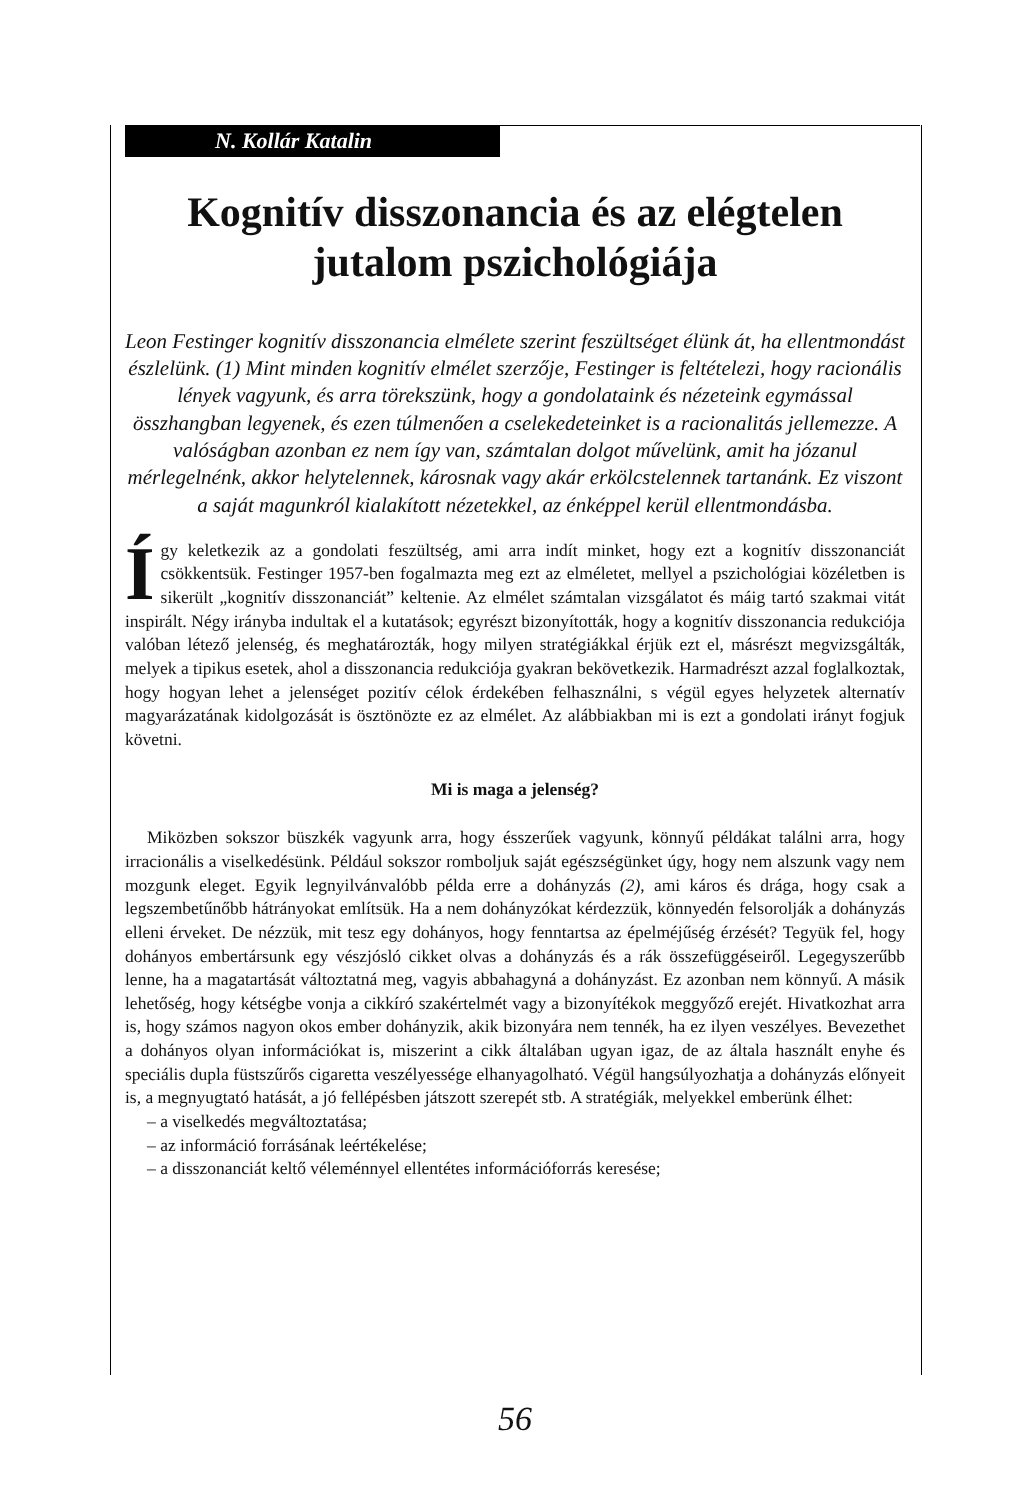N. Kollár Katalin
Kognitív disszonancia és az elégtelen jutalom pszichológiája
Leon Festinger kognitív disszonancia elmélete szerint feszültséget élünk át, ha ellentmondást észlelünk. (1) Mint minden kognitív elmélet szerzője, Festinger is feltételezi, hogy racionális lények vagyunk, és arra törekszünk, hogy a gondolataink és nézeteink egymással összhangban legyenek, és ezen túlmenően a cselekedeteinket is a racionalitás jellemezze. A valóságban azonban ez nem így van, számtalan dolgot művelünk, amit ha józanul mérlegelnénk, akkor helytelennek, károsnak vagy akár erkölcstelennek tartanánk. Ez viszont a saját magunkról kialakított nézetekkel, az énképpel kerül ellentmondásba.
Így keletkezik az a gondolati feszültség, ami arra indít minket, hogy ezt a kognitív disszonanciát csökkentsük. Festinger 1957-ben fogalmazta meg ezt az elméletet, mellyel a pszichológiai közéletben is sikerült „kognitív disszonanciát” keltenie. Az elmélet számtalan vizsgálatot és máig tartó szakmai vitát inspirált. Négy irányba indultak el a kutatások; egyrészt bizonyították, hogy a kognitív disszonancia redukciója valóban létező jelenség, és meghatározták, hogy milyen stratégiákkal érjük ezt el, másrészt megvizsgálták, melyek a tipikus esetek, ahol a disszonancia redukciója gyakran bekövetkezik. Harmadrészt azzal foglalkoztak, hogy hogyan lehet a jelenséget pozitív célok érdekében felhasználni, s végül egyes helyzetek alternatív magyarázatának kidolgozását is ösztönözte ez az elmélet. Az alábbiakban mi is ezt a gondolati irányt fogjuk követni.
Mi is maga a jelenség?
Miközben sokszor büszkék vagyunk arra, hogy ésszerűek vagyunk, könnyű példákat találni arra, hogy irracionális a viselkedésünk. Például sokszor romboljuk saját egészségünket úgy, hogy nem alszunk vagy nem mozgunk eleget. Egyik legnyilvánvalóbb példa erre a dohányzás (2), ami káros és drága, hogy csak a legszembetűnőbb hátrányokat említsük. Ha a nem dohányzókat kérdezzük, könnyedén felsorolják a dohányzás elleni érveket. De nézzük, mit tesz egy dohányos, hogy fenntartsa az épelméjűség érzését? Tegyük fel, hogy dohányos embertársunk egy vészjósló cikket olvas a dohányzás és a rák összefüggéseiről. Legegyszerűbb lenne, ha a magatartását változtatná meg, vagyis abbahagyná a dohányzást. Ez azonban nem könnyű. A másik lehetőség, hogy kétségbe vonja a cikkíró szakértelmét vagy a bizonyítékok meggyőző erejét. Hivatkozhat arra is, hogy számos nagyon okos ember dohányzik, akik bizonyára nem tennék, ha ez ilyen veszélyes. Bevezethet a dohányos olyan információkat is, miszerint a cikk általában ugyan igaz, de az általa használt enyhe és speciális dupla füstszűrős cigaretta veszélyessége elhanyagolható. Végül hangsúlyozhatja a dohányzás előnyeit is, a megnyugtató hatását, a jó fellépésben játszott szerepét stb. A stratégiák, melyekkel emberünk élhet:
– a viselkedés megváltoztatása;
– az információ forrásának leértékelése;
– a disszonanciát keltő véleménnyel ellentétes információforrás keresése;
56